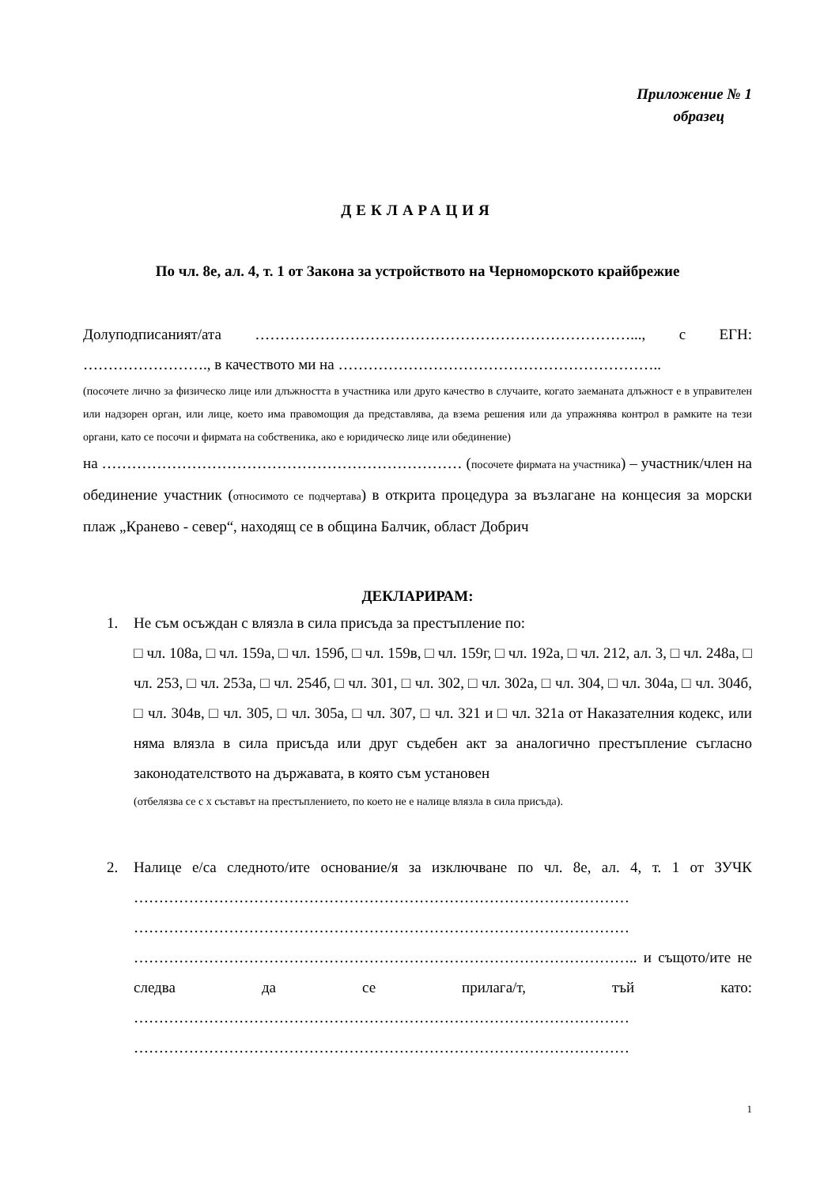Приложение № 1
образец
ДЕКЛАРАЦИЯ
По чл. 8е, ал. 4, т. 1 от Закона за устройството на Черноморското крайбрежие
Долуподписаният/ата …………………………………………………………………..., с ЕГН: ……………………., в качеството ми на ………………………………………………………..
(посочете лично за физическо лице или длъжността в участника или друго качество в случаите, когато заеманата длъжност е в управителен или надзорен орган, или лице, което има правомощия да представлява, да взема решения или да упражнява контрол в рамките на тези органи, като се посочи и фирмата на собственика, ако е юридическо лице или обединение)
на ……………………………………………………………… (посочете фирмата на участника) – участник/член на обединение участник (относимото се подчертава) в открита процедура за възлагане на концесия за морски плаж „Кранево - север“, находящ се в община Балчик, област Добрич
ДЕКЛАРИРАМ:
1. Не съм осъждан с влязла в сила присъда за престъпление по:
□ чл. 108а, □ чл. 159а, □ чл. 159б, □ чл. 159в, □ чл. 159г, □ чл. 192а, □ чл. 212, ал. 3, □ чл. 248а, □ чл. 253, □ чл. 253а, □ чл. 254б, □ чл. 301, □ чл. 302, □ чл. 302а, □ чл. 304, □ чл. 304а, □ чл. 304б, □ чл. 304в, □ чл. 305, □ чл. 305а, □ чл. 307, □ чл. 321 и □ чл. 321а от Наказателния кодекс, или няма влязла в сила присъда или друг съдебен акт за аналогично престъпление съгласно законодателството на държавата, в която съм установен
(отбелязва се с х съставът на престъплението, по което не е налице влязла в сила присъда).
2. Налице е/са следното/ите основание/я за изключване по чл. 8е, ал. 4, т. 1 от ЗУЧК ……………………………………………………………………………………… ……………………………………………………………………………………… ……………………………………………………………………………………….. и същото/ите не следва да се прилага/т, тъй като: ……………………………………………………………………………………… ………………………………………………………………………………………
1